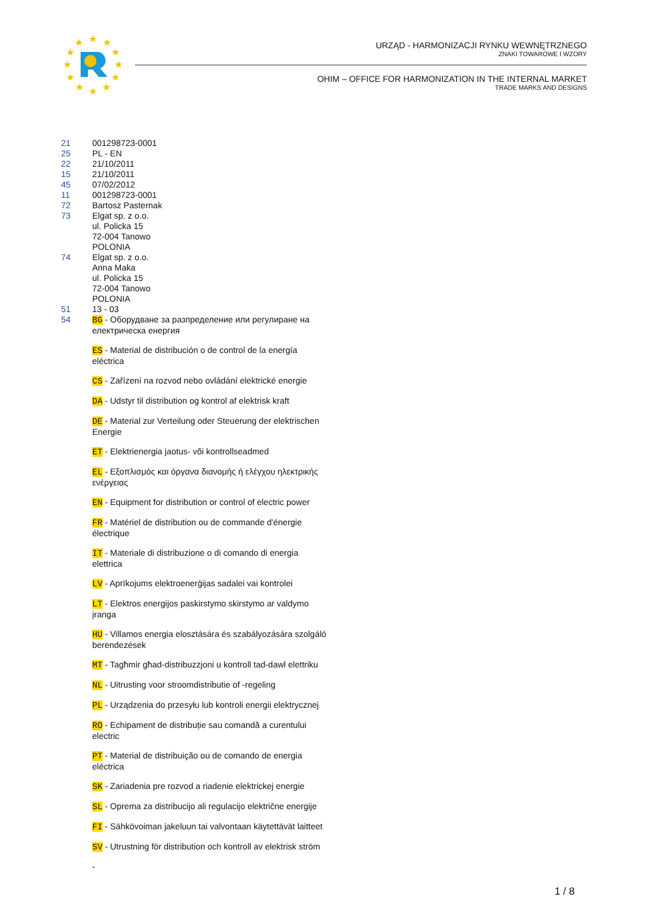★
★
★
★
★
★
★
★
★
★
★
★
URZĄD - HARMONIZACJI RYNKU WEWNĘTRZNEGO
ZNAKI TOWAROWE I WZORY
OHIM – OFFICE FOR HARMONIZATION IN THE INTERNAL MARKET
TRADE MARKS AND DESIGNS
21 001298723-0001
25 PL - EN
22 21/10/2011
15 21/10/2011
45 07/02/2012
11 001298723-0001
72 Bartosz Pasternak
73 Elgat sp. z o.o.
ul. Policka 15
72-004 Tanowo
POLONIA
74 Elgat sp. z o.o.
Anna Maka
ul. Policka 15
72-004 Tanowo
POLONIA
51 13 - 03
54 BG - Оборудване за разпределение или регулиране на електрическа енергия
ES - Material de distribución o de control de la energía eléctrica
CS - Zařízení na rozvod nebo ovládání elektrické energie
DA - Udstyr til distribution og kontrol af elektrisk kraft
DE - Material zur Verteilung oder Steuerung der elektrischen Energie
ET - Elektrienergia jaotus- või kontrollseadmed
EL - Εξοπλισμός και όργανα διανομής ή ελέγχου ηλεκτρικής ενέργειας
EN - Equipment for distribution or control of electric power
FR - Matériel de distribution ou de commande d'énergie électrique
IT - Materiale di distribuzione o di comando di energia elettrica
LV - Aprīkojums elektroenerģijas sadalei vai kontrolei
LT - Elektros energijos paskirstymo skirstymo ar valdymo įranga
HU - Villamos energia elosztására és szabályozására szolgáló berendezések
MT - Tagħmir għad-distribuzzjoni u kontroll tad-dawl elettriku
NL - Uitrusting voor stroomdistributie of -regeling
PL - Urządzenia do przesyłu lub kontroli energii elektrycznej
RO - Echipament de distribuție sau comandă a curentului electric
PT - Material de distribuição ou de comando de energia eléctrica
SK - Zariadenia pre rozvod a riadenie elektrickej energie
SL - Oprema za distribucijo ali regulacijo električne energije
FI - Sähkövoiman jakeluun tai valvontaan käytettävät laitteet
SV - Utrustning för distribution och kontroll av elektrisk ström
-
1 / 8